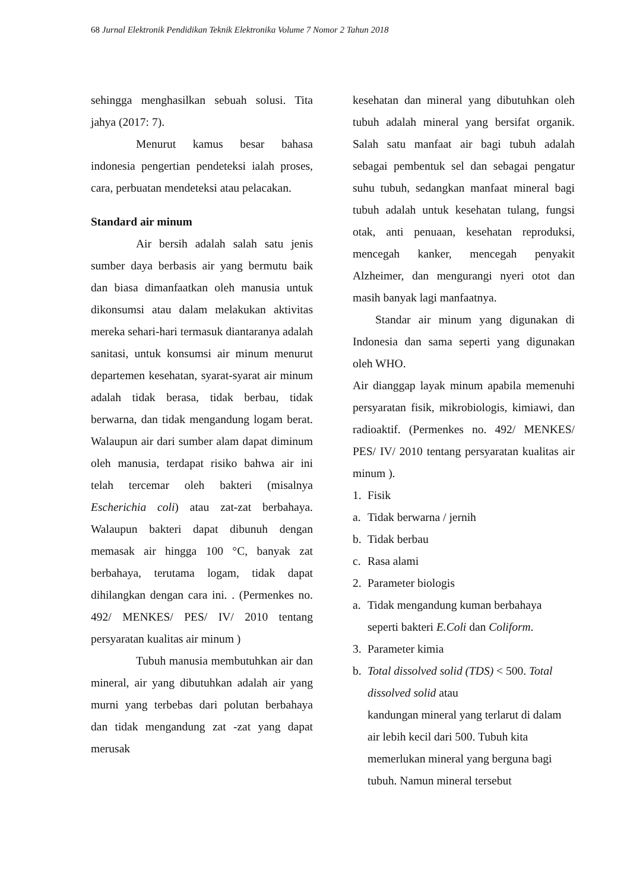68 Jurnal Elektronik Pendidikan Teknik Elektronika Volume 7 Nomor 2 Tahun 2018
sehingga menghasilkan sebuah solusi. Tita jahya (2017: 7).
Menurut kamus besar bahasa indonesia pengertian pendeteksi ialah proses, cara, perbuatan mendeteksi atau pelacakan.
Standard air minum
Air bersih adalah salah satu jenis sumber daya berbasis air yang bermutu baik dan biasa dimanfaatkan oleh manusia untuk dikonsumsi atau dalam melakukan aktivitas mereka sehari-hari termasuk diantaranya adalah sanitasi, untuk konsumsi air minum menurut departemen kesehatan, syarat-syarat air minum adalah tidak berasa, tidak berbau, tidak berwarna, dan tidak mengandung logam berat. Walaupun air dari sumber alam dapat diminum oleh manusia, terdapat risiko bahwa air ini telah tercemar oleh bakteri (misalnya Escherichia coli) atau zat-zat berbahaya. Walaupun bakteri dapat dibunuh dengan memasak air hingga 100 °C, banyak zat berbahaya, terutama logam, tidak dapat dihilangkan dengan cara ini. . (Permenkes no. 492/ MENKES/ PES/ IV/ 2010 tentang persyaratan kualitas air minum )
Tubuh manusia membutuhkan air dan mineral, air yang dibutuhkan adalah air yang murni yang terbebas dari polutan berbahaya dan tidak mengandung zat -zat yang dapat merusak
kesehatan dan mineral yang dibutuhkan oleh tubuh adalah mineral yang bersifat organik. Salah satu manfaat air bagi tubuh adalah sebagai pembentuk sel dan sebagai pengatur suhu tubuh, sedangkan manfaat mineral bagi tubuh adalah untuk kesehatan tulang, fungsi otak, anti penuaan, kesehatan reproduksi, mencegah kanker, mencegah penyakit Alzheimer, dan mengurangi nyeri otot dan masih banyak lagi manfaatnya.
Standar air minum yang digunakan di Indonesia dan sama seperti yang digunakan oleh WHO.
Air dianggap layak minum apabila memenuhi persyaratan fisik, mikrobiologis, kimiawi, dan radioaktif. (Permenkes no. 492/ MENKES/ PES/ IV/ 2010 tentang persyaratan kualitas air minum ).
1. Fisik
a. Tidak berwarna / jernih
b. Tidak berbau
c. Rasa alami
2. Parameter biologis
a. Tidak mengandung kuman berbahaya seperti bakteri E.Coli dan Coliform.
3. Parameter kimia
b. Total dissolved solid (TDS) < 500. Total dissolved solid atau
kandungan mineral yang terlarut di dalam air lebih kecil dari 500. Tubuh kita memerlukan mineral yang berguna bagi tubuh. Namun mineral tersebut